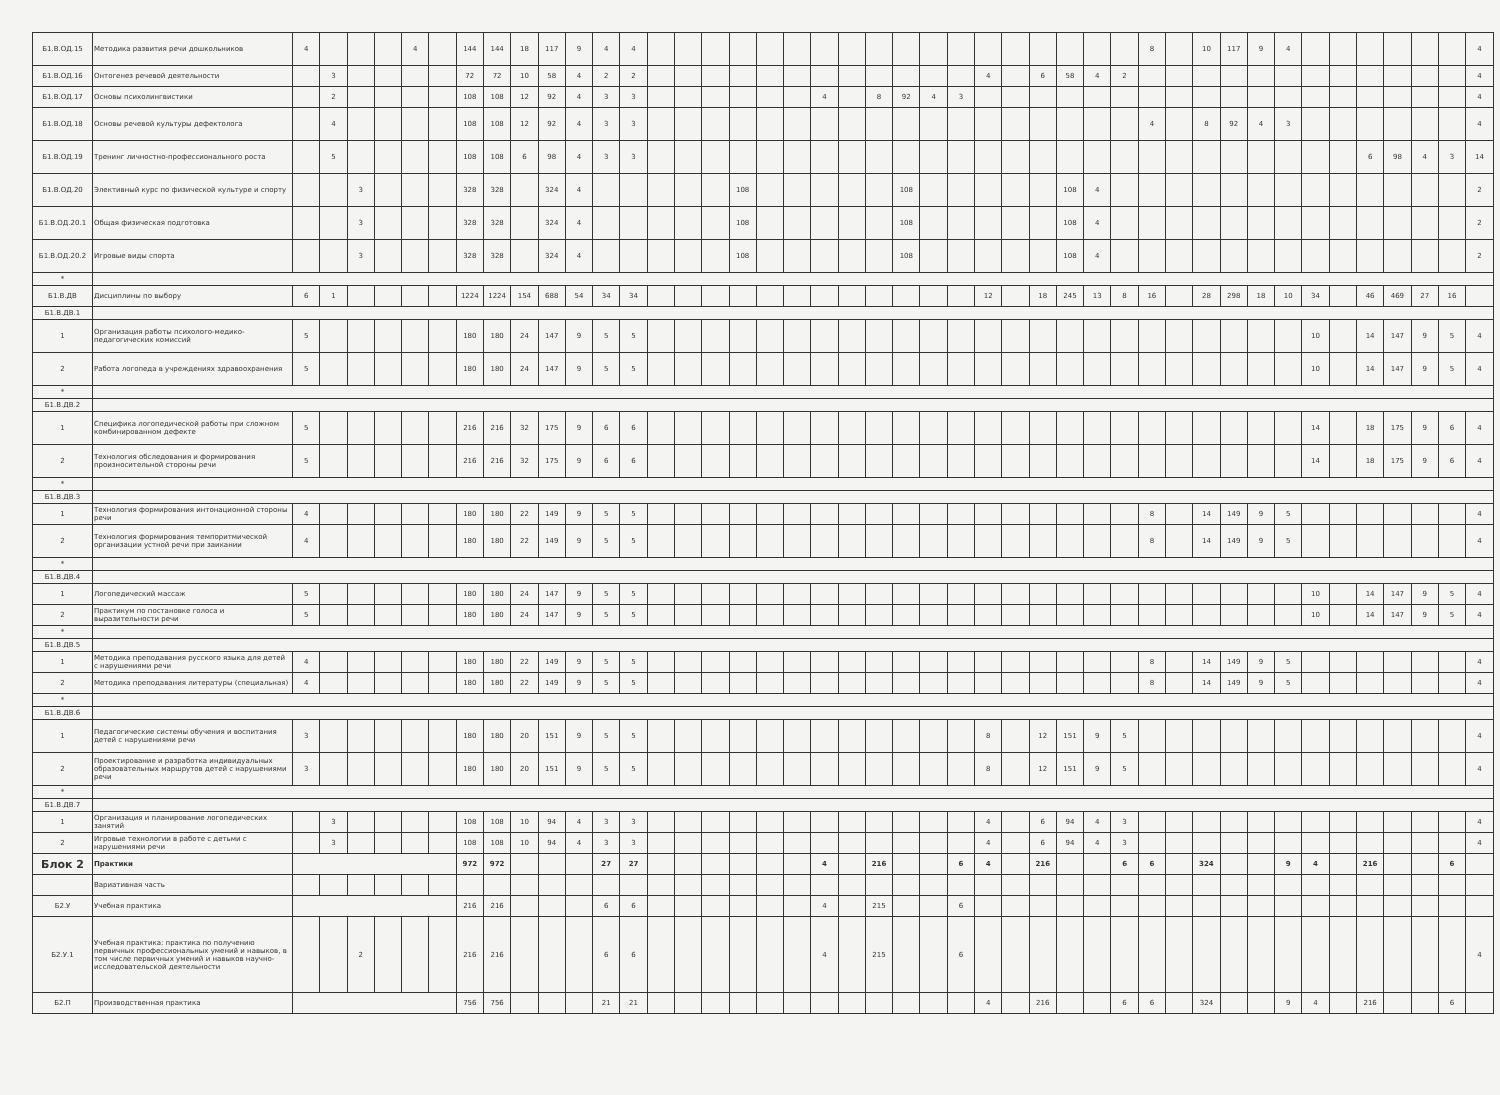| Б1.В.ОД.15 | Методика развития речи дошкольников | 4 | | | | 4 | | 144 | 144 | 18 | 117 | 9 | 4 | 4 | | | | | | | | | | | | | | | | | | | 8 | | 10 | 117 | 9 | 4 | | | | | | | 4 |
| Б1.В.ОД.16 | Онтогенез речевой деятельности | | 3 | | | | | 72 | 72 | 10 | 58 | 4 | 2 | 2 | | | | | | | | | | | | | 4 | | 6 | 58 | 4 | 2 | | | | | | | | | | | | | 4 |
| Б1.В.ОД.17 | Основы психолингвистики | | 2 | | | | | 108 | 108 | 12 | 92 | 4 | 3 | 3 | | | | | | | 4 | | 8 | 92 | 4 | 3 | | | | | | | | | | | | | | | | | | | 4 |
| Б1.В.ОД.18 | Основы речевой культуры дефектолога | | 4 | | | | | 108 | 108 | 12 | 92 | 4 | 3 | 3 | | | | | | | | | | | | | | | | | | | 4 | | 8 | 92 | 4 | 3 | | | | | | | 4 |
| Б1.В.ОД.19 | Тренинг личностно-профессионального роста | | 5 | | | | | 108 | 108 | 6 | 98 | 4 | 3 | 3 | | | | | | | | | | | | | | | | | | | | | | | | | | | 6 | 98 | 4 | 3 | 14 |
| Б1.В.ОД.20 | Элективный курс по физической культуре и спорту | | | 3 | | | | 328 | 328 | | 324 | 4 | | | | | | 108 | | | | | | 108 | | | | | | 108 | 4 | | | | | | | | | | | | | | 2 |
| Б1.В.ОД.20.1 | Общая физическая подготовка | | | 3 | | | | 328 | 328 | | 324 | 4 | | | | | | 108 | | | | | | 108 | | | | | | 108 | 4 | | | | | | | | | | | | | | 2 |
| Б1.В.ОД.20.2 | Игровые виды спорта | | | 3 | | | | 328 | 328 | | 324 | 4 | | | | | | 108 | | | | | | 108 | | | | | | 108 | 4 | | | | | | | | | | | | | | 2 |
| * | | | | | | | | | | | | | | | | | | | | | | | | | | | | | | | | | | | | | | | | | | | | | |
| Б1.В.ДВ | Дисциплины по выбору | 6 | 1 | | | | | 1224 | 1224 | 154 | 688 | 54 | 34 | 34 | | | | | | | | | | | | | 12 | | 18 | 245 | 13 | 8 | 16 | | 28 | 298 | 18 | 10 | 34 | | 46 | 469 | 27 | 16 | |
| Б1.В.ДВ.1 | | | | | | | | | | | | | | | | | | | | | | | | | | | | | | | | | | | | | | | | | | | | | |
| 1 | Организация работы психолого-медико-педагогических комиссий | 5 | | | | | | 180 | 180 | 24 | 147 | 9 | 5 | 5 | | | | | | | | | | | | | | | | | | | | | | | | | 10 | | 14 | 147 | 9 | 5 | 4 |
| 2 | Работа логопеда в учреждениях здравоохранения | 5 | | | | | | 180 | 180 | 24 | 147 | 9 | 5 | 5 | | | | | | | | | | | | | | | | | | | | | | | | | 10 | | 14 | 147 | 9 | 5 | 4 |
| * | | | | | | | | | | | | | | | | | | | | | | | | | | | | | | | | | | | | | | | | | | | | | |
| Б1.В.ДВ.2 | | | | | | | | | | | | | | | | | | | | | | | | | | | | | | | | | | | | | | | | | | | | | |
| 1 | Специфика логопедической работы при сложном комбинированном дефекте | 5 | | | | | | 216 | 216 | 32 | 175 | 9 | 6 | 6 | | | | | | | | | | | | | | | | | | | | | | | | | 14 | | 18 | 175 | 9 | 6 | 4 |
| 2 | Технология обследования и формирования произносительной стороны речи | 5 | | | | | | 216 | 216 | 32 | 175 | 9 | 6 | 6 | | | | | | | | | | | | | | | | | | | | | | | | | 14 | | 18 | 175 | 9 | 6 | 4 |
| * | | | | | | | | | | | | | | | | | | | | | | | | | | | | | | | | | | | | | | | | | | | | | |
| Б1.В.ДВ.3 | | | | | | | | | | | | | | | | | | | | | | | | | | | | | | | | | | | | | | | | | | | | | |
| 1 | Технология формирования интонационной стороны речи | 4 | | | | | | 180 | 180 | 22 | 149 | 9 | 5 | 5 | | | | | | | | | | | | | | | | | | | 8 | | 14 | 149 | 9 | 5 | | | | | | | 4 |
| 2 | Технология формирования темпоритмической организации устной речи при заикании | 4 | | | | | | 180 | 180 | 22 | 149 | 9 | 5 | 5 | | | | | | | | | | | | | | | | | | | 8 | | 14 | 149 | 9 | 5 | | | | | | | 4 |
| * | | | | | | | | | | | | | | | | | | | | | | | | | | | | | | | | | | | | | | | | | | | | | |
| Б1.В.ДВ.4 | | | | | | | | | | | | | | | | | | | | | | | | | | | | | | | | | | | | | | | | | | | | | |
| 1 | Логопедический массаж | 5 | | | | | | 180 | 180 | 24 | 147 | 9 | 5 | 5 | | | | | | | | | | | | | | | | | | | | | | | | | 10 | | 14 | 147 | 9 | 5 | 4 |
| 2 | Практикум по постановке голоса и выразительности речи | 5 | | | | | | 180 | 180 | 24 | 147 | 9 | 5 | 5 | | | | | | | | | | | | | | | | | | | | | | | | | 10 | | 14 | 147 | 9 | 5 | 4 |
| * | | | | | | | | | | | | | | | | | | | | | | | | | | | | | | | | | | | | | | | | | | | | | |
| Б1.В.ДВ.5 | | | | | | | | | | | | | | | | | | | | | | | | | | | | | | | | | | | | | | | | | | | | | |
| 1 | Методика преподавания русского языка для детей с нарушениями речи | 4 | | | | | | 180 | 180 | 22 | 149 | 9 | 5 | 5 | | | | | | | | | | | | | | | | | | | 8 | | 14 | 149 | 9 | 5 | | | | | | | 4 |
| 2 | Методика преподавания литературы (специальная) | 4 | | | | | | 180 | 180 | 22 | 149 | 9 | 5 | 5 | | | | | | | | | | | | | | | | | | | 8 | | 14 | 149 | 9 | 5 | | | | | | | 4 |
| * | | | | | | | | | | | | | | | | | | | | | | | | | | | | | | | | | | | | | | | | | | | | | |
| Б1.В.ДВ.6 | | | | | | | | | | | | | | | | | | | | | | | | | | | | | | | | | | | | | | | | | | | | | |
| 1 | Педагогические системы обучения и воспитания детей с нарушениями речи | 3 | | | | | | 180 | 180 | 20 | 151 | 9 | 5 | 5 | | | | | | | | | | | | | 8 | | 12 | 151 | 9 | 5 | | | | | | | | | | | | | 4 |
| 2 | Проектирование и разработка индивидуальных образовательных маршрутов детей с нарушениями речи | 3 | | | | | | 180 | 180 | 20 | 151 | 9 | 5 | 5 | | | | | | | | | | | | | 8 | | 12 | 151 | 9 | 5 | | | | | | | | | | | | | 4 |
| * | | | | | | | | | | | | | | | | | | | | | | | | | | | | | | | | | | | | | | | | | | | | | |
| Б1.В.ДВ.7 | | | | | | | | | | | | | | | | | | | | | | | | | | | | | | | | | | | | | | | | | | | | | |
| 1 | Организация и планирование логопедических занятий | | 3 | | | | | 108 | 108 | 10 | 94 | 4 | 3 | 3 | | | | | | | | | | | | | 4 | | 6 | 94 | 4 | 3 | | | | | | | | | | | | | 4 |
| 2 | Игровые технологии в работе с детьми с нарушениями речи | | 3 | | | | | 108 | 108 | 10 | 94 | 4 | 3 | 3 | | | | | | | | | | | | | 4 | | 6 | 94 | 4 | 3 | | | | | | | | | | | | | 4 |
| Блок 2 | Практики | | | | | | | 972 | 972 | | | | 27 | 27 | | | | | | | 4 | | 216 | | | 6 | 4 | | 216 | | | 6 | 6 | | 324 | | | 9 | 4 | | 216 | | | 6 | |
| | Вариативная часть | | | | | | | | | | | | | | | | | | | | | | | | | | | | | | | | | | | | | | | | | | | | |
| Б2.У | Учебная практика | | | | | | | 216 | 216 | | | | 6 | 6 | | | | | | | 4 | | 215 | | | 6 | | | | | | | | | | | | | | | | | | | |
| Б2.У.1 | Учебная практика: практика по получению первичных профессиональных умений и навыков, в том числе первичных умений и навыков научно-исследовательской деятельности | | | 2 | | | | 216 | 216 | | | | 6 | 6 | | | | | | | 4 | | 215 | | | 6 | | | | | | | | | | | | | | | | | | | 4 |
| Б2.П | Производственная практика | | | | | | | 756 | 756 | | | | 21 | 21 | | | | | | | | | | | | | 4 | | 216 | | | 6 | 6 | | 324 | | | 9 | 4 | | 216 | | | 6 | |